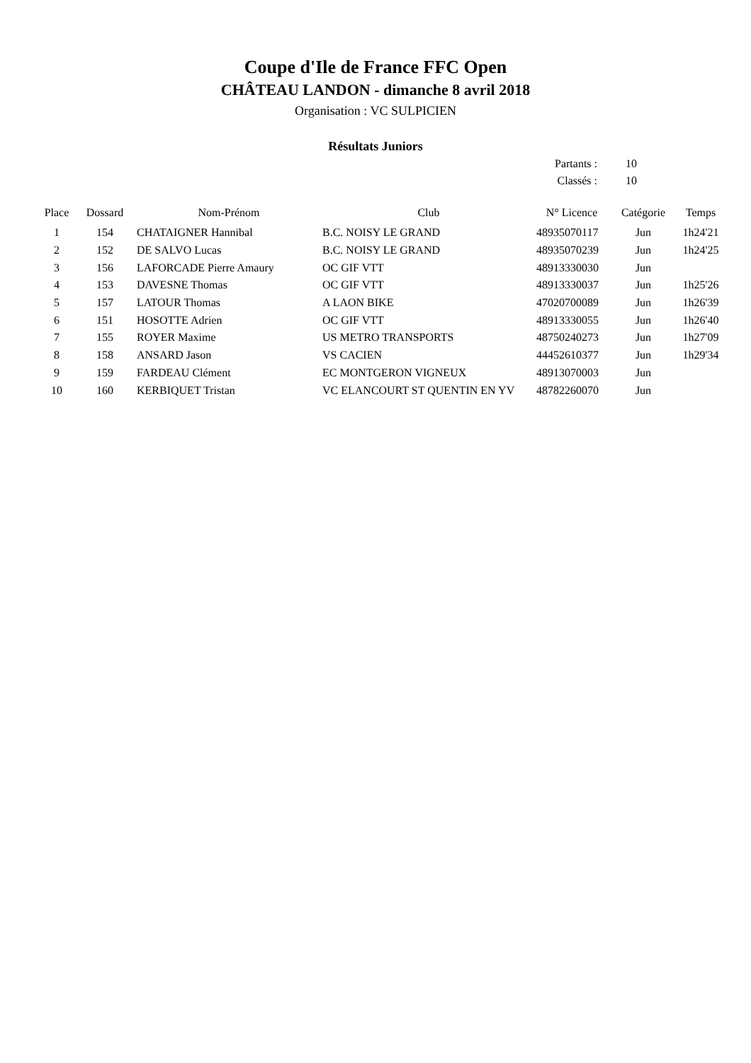Coupe d'Ile de France FFC Open
CHÂTEAU LANDON - dimanche 8 avril 2018
Organisation : VC SULPICIEN
Résultats Juniors
| Partants : | 10 |
| Classés : | 10 |
| Place | Dossard | Nom-Prénom | Club | N° Licence | Catégorie | Temps |
| --- | --- | --- | --- | --- | --- | --- |
| 1 | 154 | CHATAIGNER Hannibal | B.C. NOISY LE GRAND | 48935070117 | Jun | 1h24'21 |
| 2 | 152 | DE SALVO Lucas | B.C. NOISY LE GRAND | 48935070239 | Jun | 1h24'25 |
| 3 | 156 | LAFORCADE Pierre Amaury | OC GIF VTT | 48913330030 | Jun | |
| 4 | 153 | DAVESNE Thomas | OC GIF VTT | 48913330037 | Jun | 1h25'26 |
| 5 | 157 | LATOUR Thomas | A LAON BIKE | 47020700089 | Jun | 1h26'39 |
| 6 | 151 | HOSOTTE Adrien | OC GIF VTT | 48913330055 | Jun | 1h26'40 |
| 7 | 155 | ROYER Maxime | US METRO TRANSPORTS | 48750240273 | Jun | 1h27'09 |
| 8 | 158 | ANSARD Jason | VS CACIEN | 44452610377 | Jun | 1h29'34 |
| 9 | 159 | FARDEAU Clément | EC MONTGERON VIGNEUX | 48913070003 | Jun | |
| 10 | 160 | KERBIQUET Tristan | VC ELANCOURT ST QUENTIN EN YV | 48782260070 | Jun | |